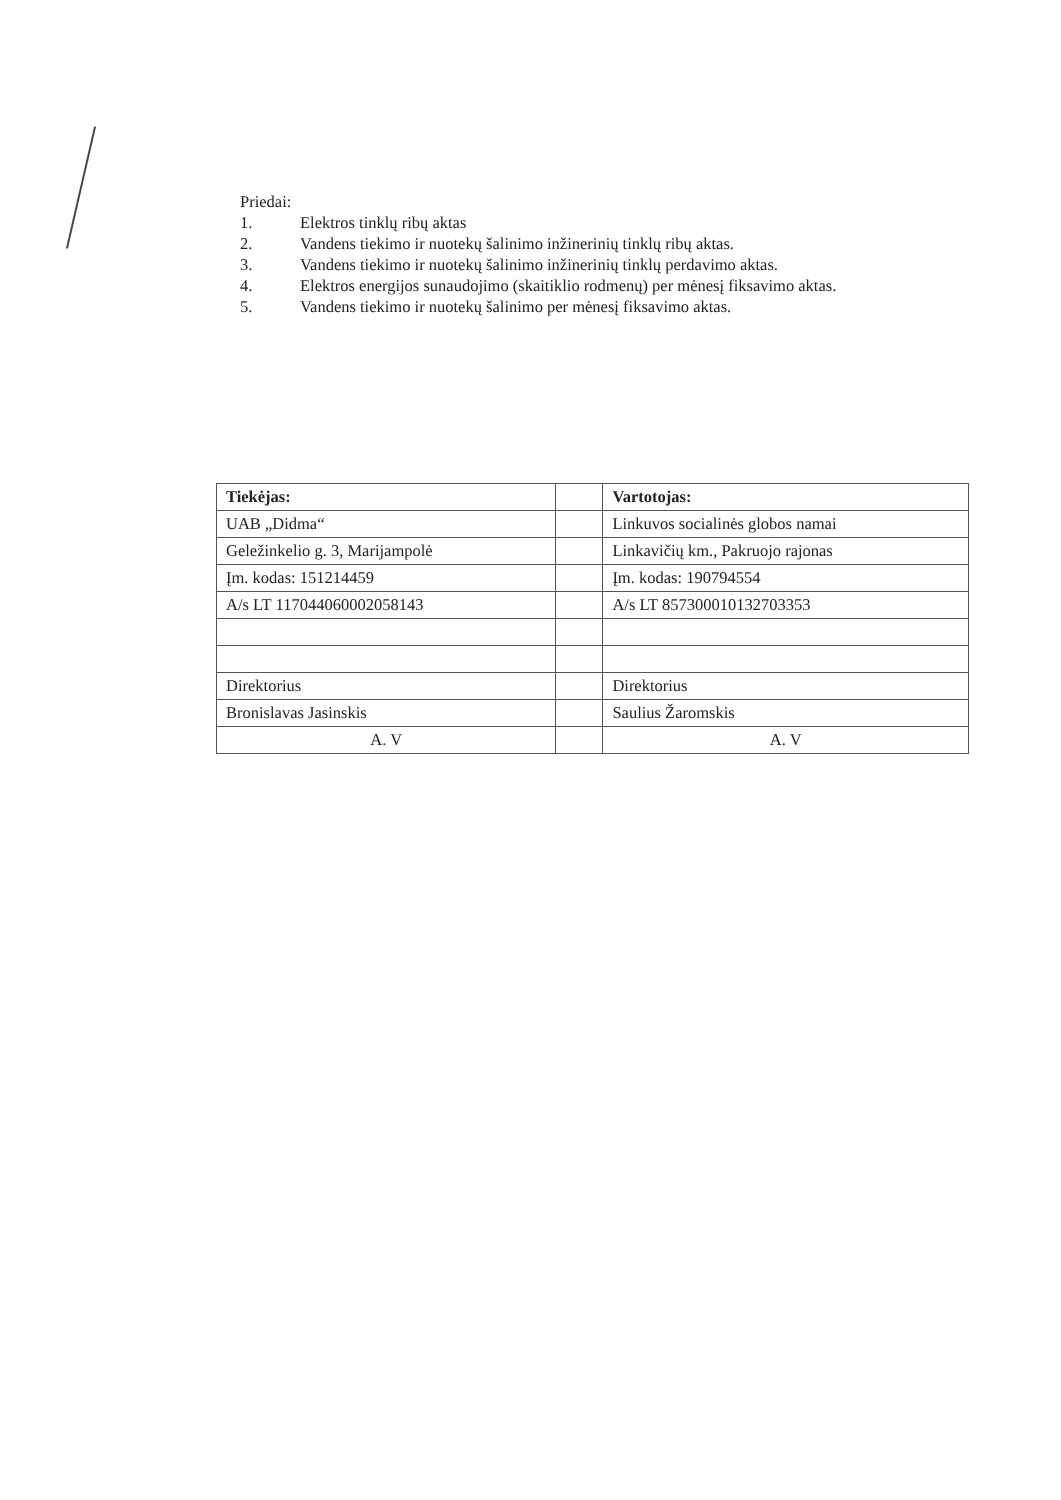Priedai:
1. Elektros tinklų ribų aktas
2. Vandens tiekimo ir nuotekų šalinimo inžinerinių tinklų ribų aktas.
3. Vandens tiekimo ir nuotekų šalinimo inžinerinių tinklų perdavimo aktas.
4. Elektros energijos sunaudojimo (skaitiklio rodmenų) per mėnesį fiksavimo aktas.
5. Vandens tiekimo ir nuotekų šalinimo per mėnesį fiksavimo aktas.
| Tiekėjas: | | Vartotojas: |
| UAB „Didma“ | | Linkuvos socialinės globos namai |
| Geležinkelio g. 3, Marijampolė | | Linkavičių km., Pakruojo rajonas |
| Įm. kodas: 151214459 | | Įm. kodas: 190794554 |
| A/s LT 117044060002058143 | | A/s LT 857300010132703353 |
| Direktorius | | Direktorius |
| Bronislavas Jasinskis | | Saulius Žaromskis |
| A. V | | A. V |